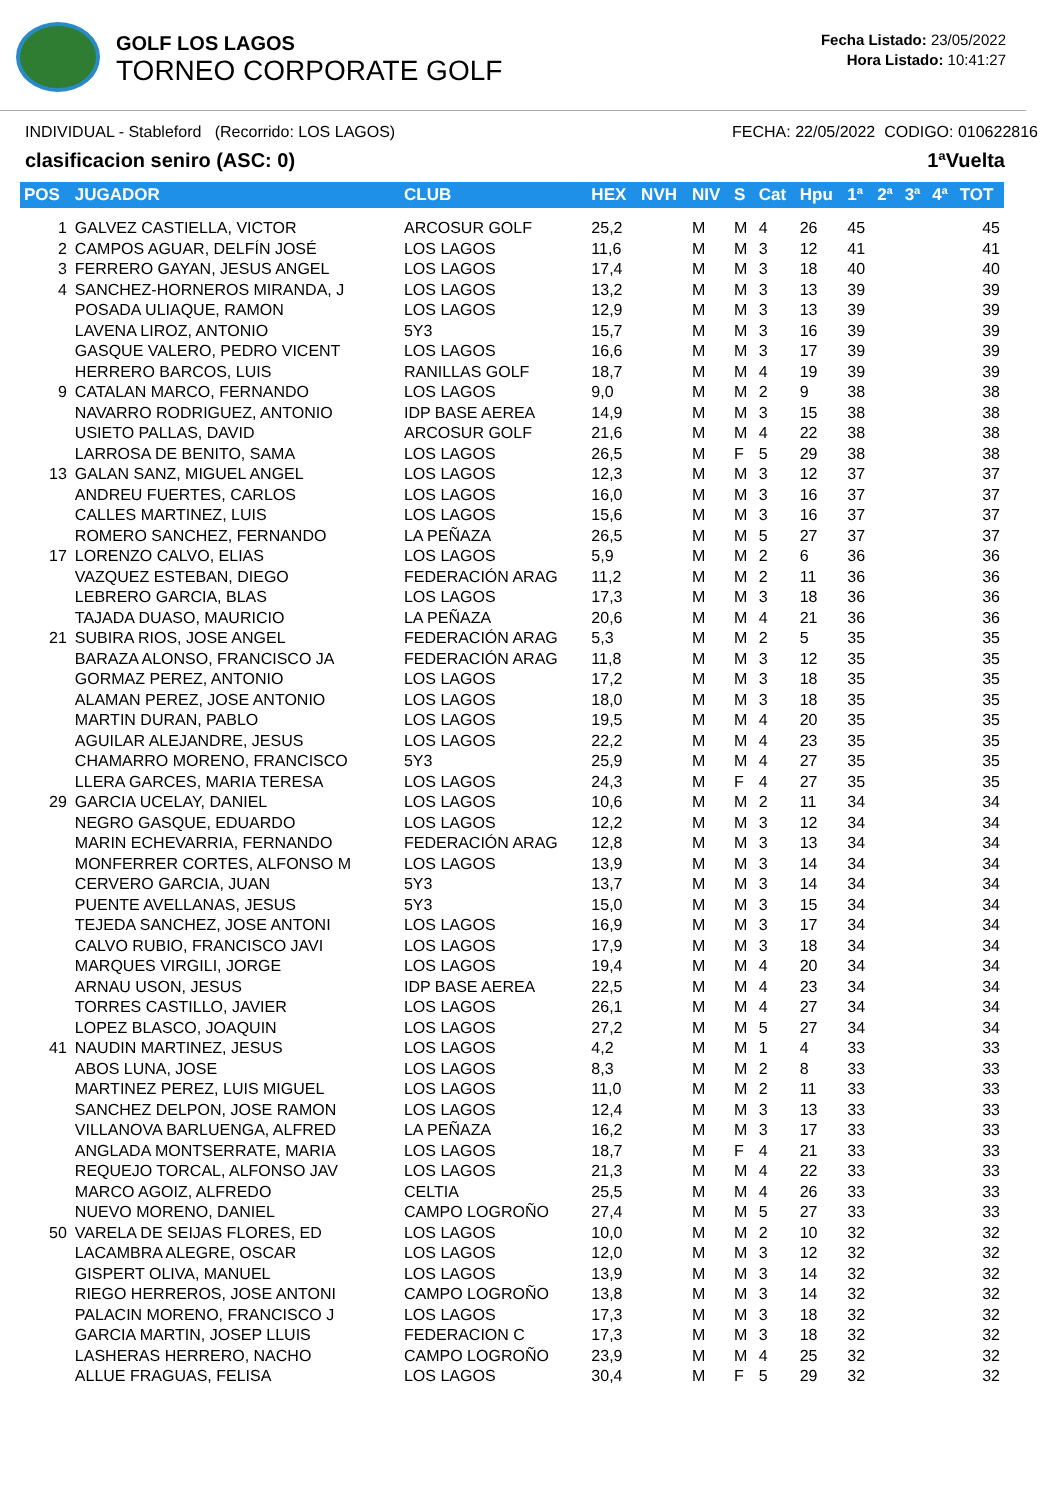GOLF LOS LAGOS
TORNEO CORPORATE GOLF
Fecha Listado: 23/05/2022
Hora Listado: 10:41:27
INDIVIDUAL - Stableford (Recorrido: LOS LAGOS) FECHA: 22/05/2022 CODIGO: 010622816
clasificacion seniro (ASC: 0) 1ªVuelta
| POS | JUGADOR | CLUB | HEX | NVH | NIV | S | Cat | Hpu | 1ª | 2ª | 3ª | 4ª | TOT |
| --- | --- | --- | --- | --- | --- | --- | --- | --- | --- | --- | --- | --- | --- |
| 1 | GALVEZ CASTIELLA, VICTOR | ARCOSUR GOLF | 25,2 | | M | M | 4 | 26 | 45 | | | | 45 |
| 2 | CAMPOS AGUAR, DELFÍN JOSÉ | LOS LAGOS | 11,6 | | M | M | 3 | 12 | 41 | | | | 41 |
| 3 | FERRERO GAYAN, JESUS ANGEL | LOS LAGOS | 17,4 | | M | M | 3 | 18 | 40 | | | | 40 |
| 4 | SANCHEZ-HORNEROS MIRANDA, J | LOS LAGOS | 13,2 | | M | M | 3 | 13 | 39 | | | | 39 |
| | POSADA ULIAQUE, RAMON | LOS LAGOS | 12,9 | | M | M | 3 | 13 | 39 | | | | 39 |
| | LAVENA LIROZ, ANTONIO | 5Y3 | 15,7 | | M | M | 3 | 16 | 39 | | | | 39 |
| | GASQUE VALERO, PEDRO VICENT | LOS LAGOS | 16,6 | | M | M | 3 | 17 | 39 | | | | 39 |
| | HERRERO BARCOS, LUIS | RANILLAS GOLF | 18,7 | | M | M | 4 | 19 | 39 | | | | 39 |
| 9 | CATALAN MARCO, FERNANDO | LOS LAGOS | 9,0 | | M | M | 2 | 9 | 38 | | | | 38 |
| | NAVARRO RODRIGUEZ, ANTONIO | IDP BASE AEREA | 14,9 | | M | M | 3 | 15 | 38 | | | | 38 |
| | USIETO PALLAS, DAVID | ARCOSUR GOLF | 21,6 | | M | M | 4 | 22 | 38 | | | | 38 |
| | LARROSA DE BENITO, SAMA | LOS LAGOS | 26,5 | | M | F | 5 | 29 | 38 | | | | 38 |
| 13 | GALAN SANZ, MIGUEL ANGEL | LOS LAGOS | 12,3 | | M | M | 3 | 12 | 37 | | | | 37 |
| | ANDREU FUERTES, CARLOS | LOS LAGOS | 16,0 | | M | M | 3 | 16 | 37 | | | | 37 |
| | CALLES MARTINEZ, LUIS | LOS LAGOS | 15,6 | | M | M | 3 | 16 | 37 | | | | 37 |
| | ROMERO SANCHEZ, FERNANDO | LA PEÑAZA | 26,5 | | M | M | 5 | 27 | 37 | | | | 37 |
| 17 | LORENZO CALVO, ELIAS | LOS LAGOS | 5,9 | | M | M | 2 | 6 | 36 | | | | 36 |
| | VAZQUEZ ESTEBAN, DIEGO | FEDERACIÓN ARAG | 11,2 | | M | M | 2 | 11 | 36 | | | | 36 |
| | LEBRERO GARCIA, BLAS | LOS LAGOS | 17,3 | | M | M | 3 | 18 | 36 | | | | 36 |
| | TAJADA DUASO, MAURICIO | LA PEÑAZA | 20,6 | | M | M | 4 | 21 | 36 | | | | 36 |
| 21 | SUBIRA RIOS, JOSE ANGEL | FEDERACIÓN ARAG | 5,3 | | M | M | 2 | 5 | 35 | | | | 35 |
| | BARAZA ALONSO, FRANCISCO JA | FEDERACIÓN ARAG | 11,8 | | M | M | 3 | 12 | 35 | | | | 35 |
| | GORMAZ PEREZ, ANTONIO | LOS LAGOS | 17,2 | | M | M | 3 | 18 | 35 | | | | 35 |
| | ALAMAN PEREZ, JOSE ANTONIO | LOS LAGOS | 18,0 | | M | M | 3 | 18 | 35 | | | | 35 |
| | MARTIN DURAN, PABLO | LOS LAGOS | 19,5 | | M | M | 4 | 20 | 35 | | | | 35 |
| | AGUILAR ALEJANDRE, JESUS | LOS LAGOS | 22,2 | | M | M | 4 | 23 | 35 | | | | 35 |
| | CHAMARRO MORENO, FRANCISCO | 5Y3 | 25,9 | | M | M | 4 | 27 | 35 | | | | 35 |
| | LLERA GARCES, MARIA TERESA | LOS LAGOS | 24,3 | | M | F | 4 | 27 | 35 | | | | 35 |
| 29 | GARCIA UCELAY, DANIEL | LOS LAGOS | 10,6 | | M | M | 2 | 11 | 34 | | | | 34 |
| | NEGRO GASQUE, EDUARDO | LOS LAGOS | 12,2 | | M | M | 3 | 12 | 34 | | | | 34 |
| | MARIN ECHEVARRIA, FERNANDO | FEDERACIÓN ARAG | 12,8 | | M | M | 3 | 13 | 34 | | | | 34 |
| | MONFERRER CORTES, ALFONSO M | LOS LAGOS | 13,9 | | M | M | 3 | 14 | 34 | | | | 34 |
| | CERVERO GARCIA, JUAN | 5Y3 | 13,7 | | M | M | 3 | 14 | 34 | | | | 34 |
| | PUENTE AVELLANAS, JESUS | 5Y3 | 15,0 | | M | M | 3 | 15 | 34 | | | | 34 |
| | TEJEDA SANCHEZ, JOSE ANTONI | LOS LAGOS | 16,9 | | M | M | 3 | 17 | 34 | | | | 34 |
| | CALVO RUBIO, FRANCISCO JAVI | LOS LAGOS | 17,9 | | M | M | 3 | 18 | 34 | | | | 34 |
| | MARQUES VIRGILI, JORGE | LOS LAGOS | 19,4 | | M | M | 4 | 20 | 34 | | | | 34 |
| | ARNAU USON, JESUS | IDP BASE AEREA | 22,5 | | M | M | 4 | 23 | 34 | | | | 34 |
| | TORRES CASTILLO, JAVIER | LOS LAGOS | 26,1 | | M | M | 4 | 27 | 34 | | | | 34 |
| | LOPEZ BLASCO, JOAQUIN | LOS LAGOS | 27,2 | | M | M | 5 | 27 | 34 | | | | 34 |
| 41 | NAUDIN MARTINEZ, JESUS | LOS LAGOS | 4,2 | | M | M | 1 | 4 | 33 | | | | 33 |
| | ABOS LUNA, JOSE | LOS LAGOS | 8,3 | | M | M | 2 | 8 | 33 | | | | 33 |
| | MARTINEZ PEREZ, LUIS MIGUEL | LOS LAGOS | 11,0 | | M | M | 2 | 11 | 33 | | | | 33 |
| | SANCHEZ DELPON, JOSE RAMON | LOS LAGOS | 12,4 | | M | M | 3 | 13 | 33 | | | | 33 |
| | VILLANOVA BARLUENGA, ALFRED | LA PEÑAZA | 16,2 | | M | M | 3 | 17 | 33 | | | | 33 |
| | ANGLADA MONTSERRATE, MARIA | LOS LAGOS | 18,7 | | M | F | 4 | 21 | 33 | | | | 33 |
| | REQUEJO TORCAL, ALFONSO JAV | LOS LAGOS | 21,3 | | M | M | 4 | 22 | 33 | | | | 33 |
| | MARCO AGOIZ, ALFREDO | CELTIA | 25,5 | | M | M | 4 | 26 | 33 | | | | 33 |
| | NUEVO MORENO, DANIEL | CAMPO LOGROÑO | 27,4 | | M | M | 5 | 27 | 33 | | | | 33 |
| 50 | VARELA DE SEIJAS FLORES, ED | LOS LAGOS | 10,0 | | M | M | 2 | 10 | 32 | | | | 32 |
| | LACAMBRA ALEGRE, OSCAR | LOS LAGOS | 12,0 | | M | M | 3 | 12 | 32 | | | | 32 |
| | GISPERT OLIVA, MANUEL | LOS LAGOS | 13,9 | | M | M | 3 | 14 | 32 | | | | 32 |
| | RIEGO HERREROS, JOSE ANTONI | CAMPO LOGROÑO | 13,8 | | M | M | 3 | 14 | 32 | | | | 32 |
| | PALACIN MORENO, FRANCISCO J | LOS LAGOS | 17,3 | | M | M | 3 | 18 | 32 | | | | 32 |
| | GARCIA MARTIN, JOSEP LLUIS | FEDERACION C | 17,3 | | M | M | 3 | 18 | 32 | | | | 32 |
| | LASHERAS HERRERO, NACHO | CAMPO LOGROÑO | 23,9 | | M | M | 4 | 25 | 32 | | | | 32 |
| | ALLUE FRAGUAS, FELISA | LOS LAGOS | 30,4 | | M | F | 5 | 29 | 32 | | | | 32 |